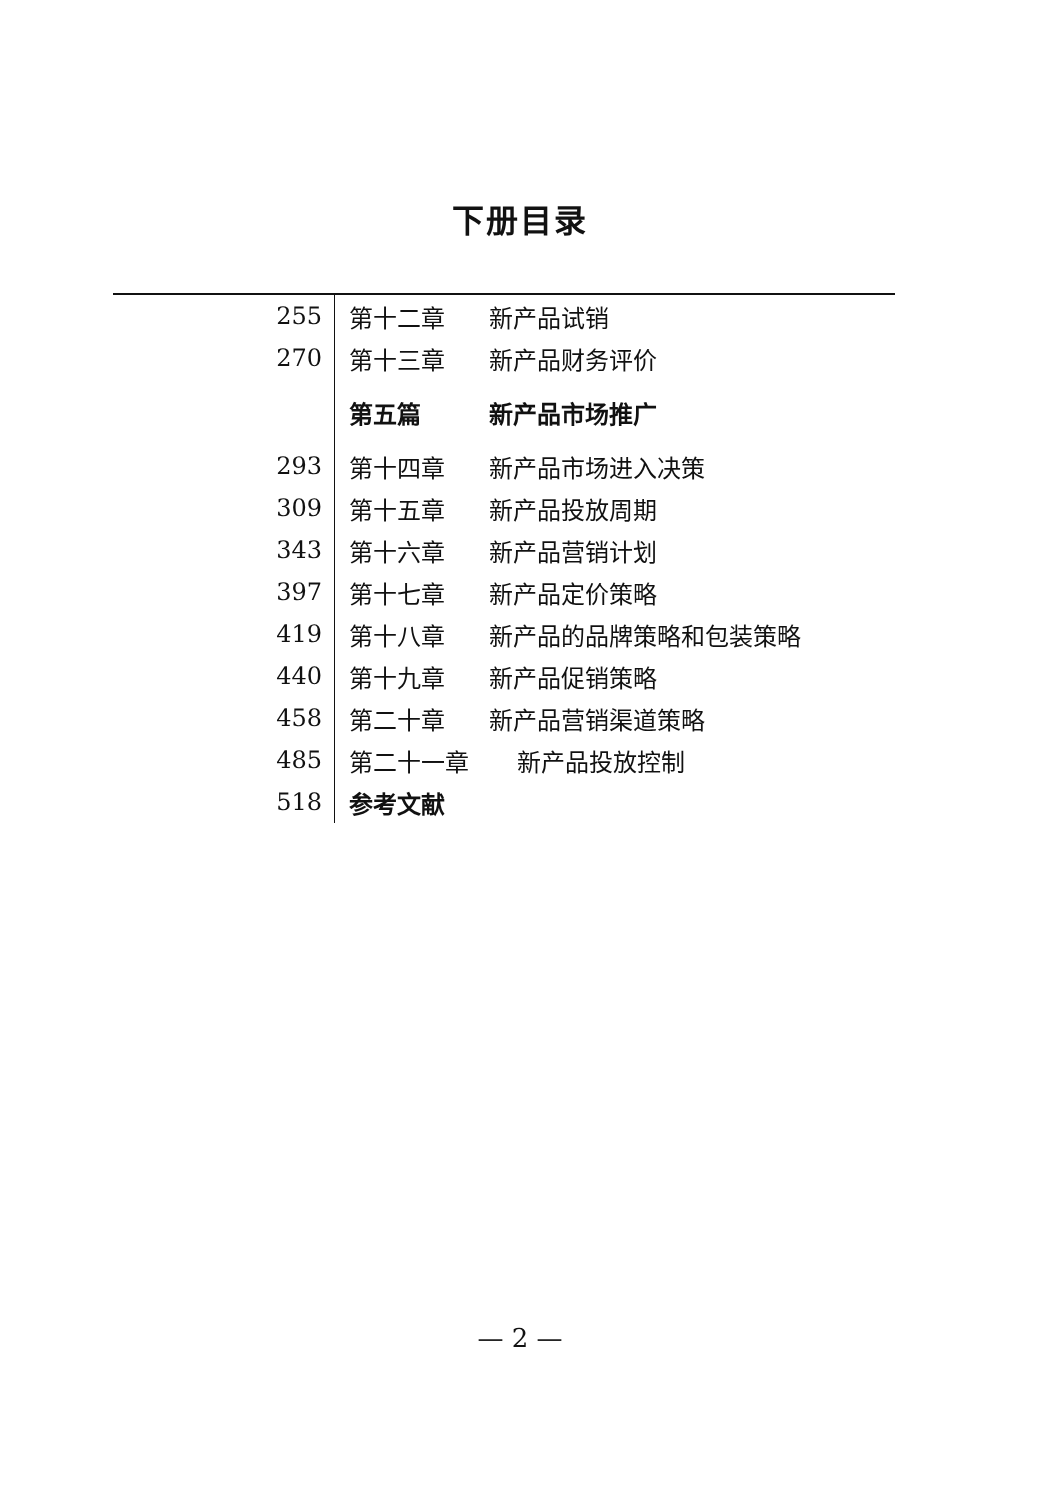下册目录
| 255 | 第十二章 新产品试销 |
| 270 | 第十三章 新产品财务评价 |
| | 第五篇 新产品市场推广 |
| 293 | 第十四章 新产品市场进入决策 |
| 309 | 第十五章 新产品投放周期 |
| 343 | 第十六章 新产品营销计划 |
| 397 | 第十七章 新产品定价策略 |
| 419 | 第十八章 新产品的品牌策略和包装策略 |
| 440 | 第十九章 新产品促销策略 |
| 458 | 第二十章 新产品营销渠道策略 |
| 485 | 第二十一章 新产品投放控制 |
| 518 | 参考文献 |
— 2 —